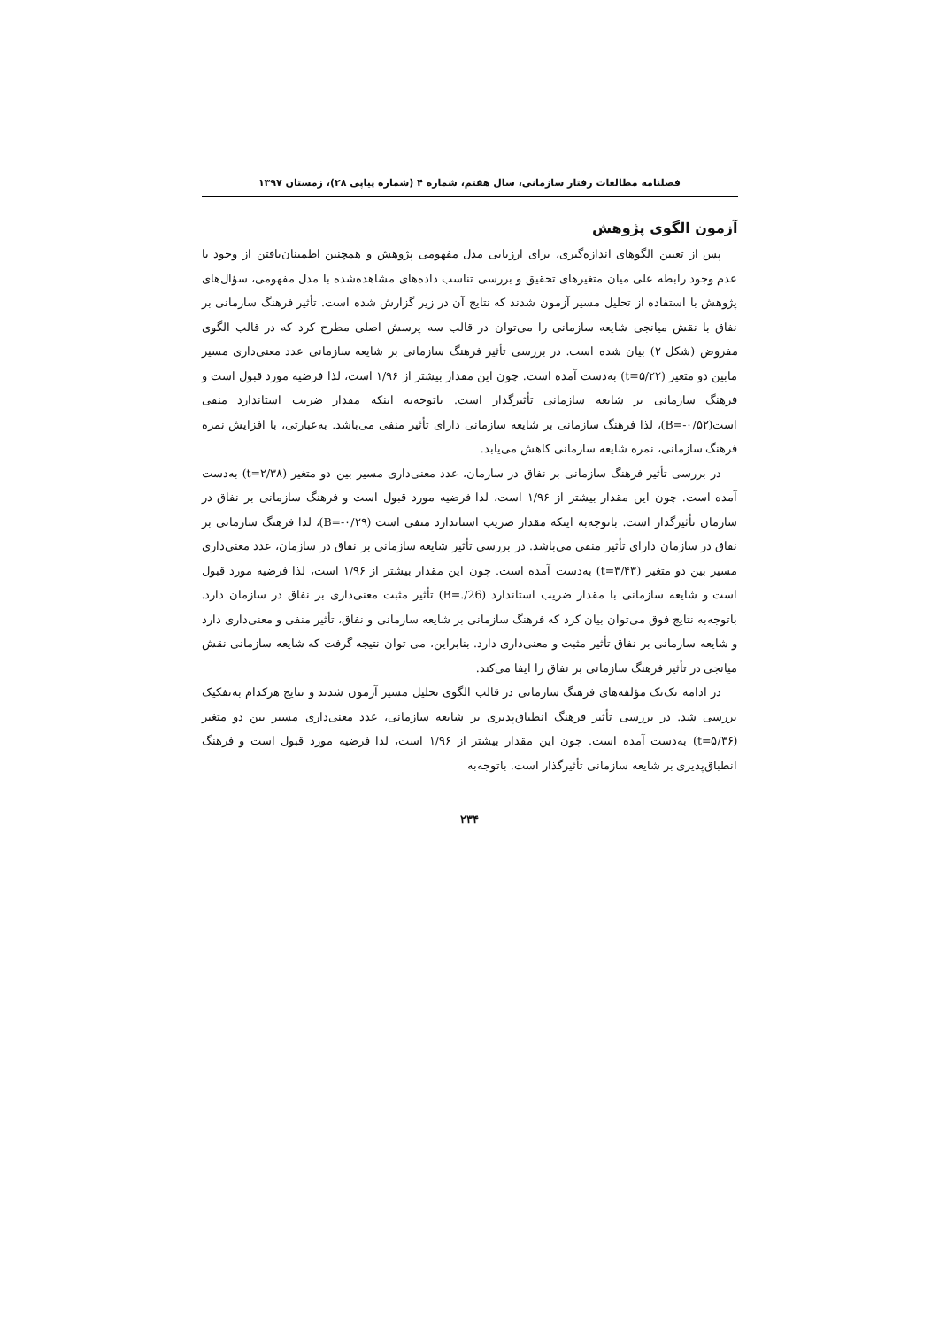فصلنامه مطالعات رفتار سازمانی، سال هفتم، شماره ۴ (شماره پیاپی ۲۸)، زمستان ۱۳۹۷
آزمون الگوی پژوهش
پس از تعیین الگوهای اندازه‌گیری، برای ارزیابی مدل مفهومی پژوهش و همچنین اطمینان‌یافتن از وجود یا عدم وجود رابطه علی میان متغیرهای تحقیق و بررسی تناسب داده‌های مشاهده‌شده با مدل مفهومی، سؤال‌های پژوهش با استفاده از تحلیل مسیر آزمون شدند که نتایج آن در زیر گزارش شده است. تأثیر فرهنگ سازمانی بر نفاق با نقش میانجی شایعه سازمانی را می‌توان در قالب سه پرسش اصلی مطرح کرد که در قالب الگوی مفروض (شکل ۲) بیان شده است. در بررسی تأثیر فرهنگ سازمانی بر شایعه سازمانی عدد معنی‌داری مسیر مابین دو متغیر (t=۵/۲۲) به‌دست آمده است. چون این مقدار بیشتر از ۱/۹۶ است، لذا فرضیه مورد قبول است و فرهنگ سازمانی بر شایعه سازمانی تأثیرگذار است. باتوجه‌به اینکه مقدار ضریب استاندارد منفی است(B=-۰/۵۲)، لذا فرهنگ سازمانی بر شایعه سازمانی دارای تأثیر منفی می‌باشد. به‌عبارتی، با افزایش نمره فرهنگ سازمانی، نمره شایعه سازمانی کاهش می‌یابد.
در بررسی تأثیر فرهنگ سازمانی بر نفاق در سازمان، عدد معنی‌داری مسیر بین دو متغیر (t=۲/۳۸) به‌دست آمده است. چون این مقدار بیشتر از ۱/۹۶ است، لذا فرضیه مورد قبول است و فرهنگ سازمانی بر نفاق در سازمان تأثیرگذار است. باتوجه‌به اینکه مقدار ضریب استاندارد منفی است (B=-۰/۲۹)، لذا فرهنگ سازمانی بر نفاق در سازمان دارای تأثیر منفی می‌باشد. در بررسی تأثیر شایعه سازمانی بر نفاق در سازمان، عدد معنی‌داری مسیر بین دو متغیر (t=۳/۴۳) به‌دست آمده است. چون این مقدار بیشتر از ۱/۹۶ است، لذا فرضیه مورد قبول است و شایعه سازمانی با مقدار ضریب استاندارد (B=./26) تأثیر مثبت معنی‌داری بر نفاق در سازمان دارد. باتوجه‌به نتایج فوق می‌توان بیان کرد که فرهنگ سازمانی بر شایعه سازمانی و نفاق، تأثیر منفی و معنی‌داری دارد و شایعه سازمانی بر نفاق تأثیر مثبت و معنی‌داری دارد. بنابراین، می توان نتیجه گرفت که شایعه سازمانی نقش میانجی در تأثیر فرهنگ سازمانی بر نفاق را ایفا می‌کند.
در ادامه تک‌تک مؤلفه‌های فرهنگ سازمانی در قالب الگوی تحلیل مسیر آزمون شدند و نتایج هرکدام به‌تفکیک بررسی شد. در بررسی تأثیر فرهنگ انطباق‌پذیری بر شایعه سازمانی، عدد معنی‌داری مسیر بین دو متغیر (t=۵/۳۶) به‌دست آمده است. چون این مقدار بیشتر از ۱/۹۶ است، لذا فرضیه مورد قبول است و فرهنگ انطباق‌پذیری بر شایعه سازمانی تأثیرگذار است. باتوجه‌به
۲۳۴